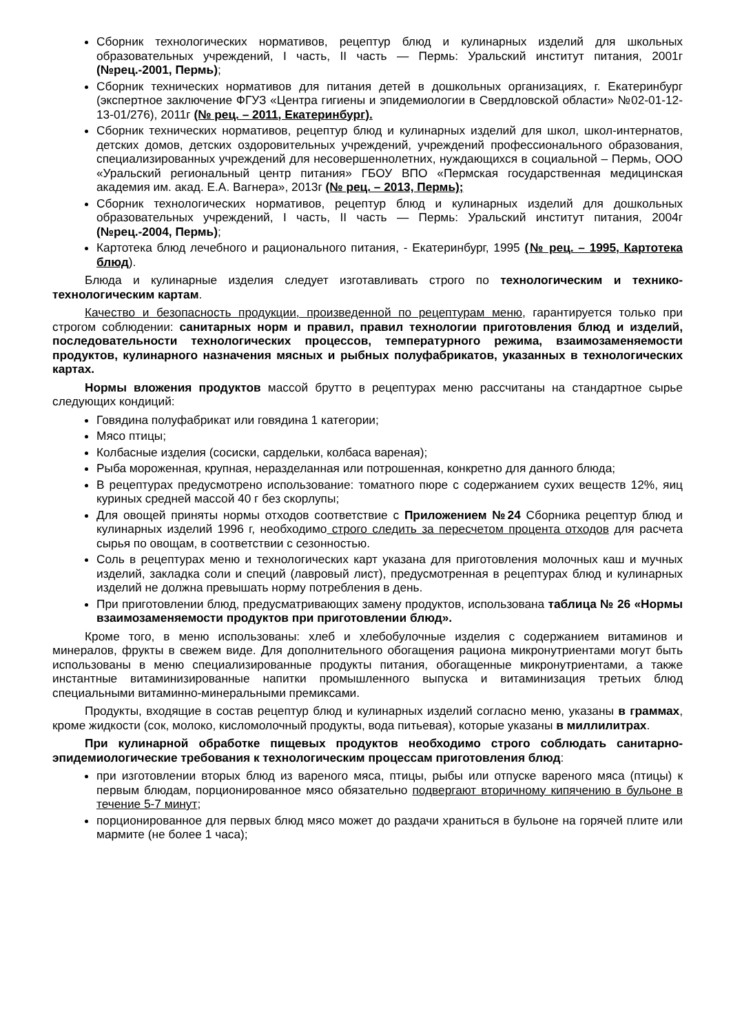Сборник технологических нормативов, рецептур блюд и кулинарных изделий для школьных образовательных учреждений, I часть, II часть — Пермь: Уральский институт питания, 2001г (№рец.-2001, Пермь);
Сборник технических нормативов для питания детей в дошкольных организациях, г. Екатеринбург (экспертное заключение ФГУЗ «Центра гигиены и эпидемиологии в Свердловской области» №02-01-12-13-01/276), 2011г (№ рец. – 2011, Екатеринбург).
Сборник технических нормативов, рецептур блюд и кулинарных изделий для школ, школ-интернатов, детских домов, детских оздоровительных учреждений, учреждений профессионального образования, специализированных учреждений для несовершеннолетних, нуждающихся в социальной – Пермь, ООО «Уральский региональный центр питания» ГБОУ ВПО «Пермская государственная медицинская академия им. акад. Е.А. Вагнера», 2013г (№ рец. – 2013, Пермь);
Сборник технологических нормативов, рецептур блюд и кулинарных изделий для дошкольных образовательных учреждений, I часть, II часть — Пермь: Уральский институт питания, 2004г (№рец.-2004, Пермь);
Картотека блюд лечебного и рационального питания, - Екатеринбург, 1995 (№ рец. – 1995, Картотека блюд).
Блюда и кулинарные изделия следует изготавливать строго по технологическим и технико-технологическим картам.
Качество и безопасность продукции, произведенной по рецептурам меню, гарантируется только при строгом соблюдении: санитарных норм и правил, правил технологии приготовления блюд и изделий, последовательности технологических процессов, температурного режима, взаимозаменяемости продуктов, кулинарного назначения мясных и рыбных полуфабрикатов, указанных в технологических картах.
Нормы вложения продуктов массой брутто в рецептурах меню рассчитаны на стандартное сырье следующих кондиций:
Говядина полуфабрикат или говядина 1 категории;
Мясо птицы;
Колбасные изделия (сосиски, сардельки, колбаса вареная);
Рыба мороженная, крупная, неразделанная или потрошенная, конкретно для данного блюда;
В рецептурах предусмотрено использование: томатного пюре с содержанием сухих веществ 12%, яиц куриных средней массой 40 г без скорлупы;
Для овощей приняты нормы отходов соответствие с Приложением №24 Сборника рецептур блюд и кулинарных изделий 1996 г, необходимо строго следить за пересчетом процента отходов для расчета сырья по овощам, в соответствии с сезонностью.
Соль в рецептурах меню и технологических карт указана для приготовления молочных каш и мучных изделий, закладка соли и специй (лавровый лист), предусмотренная в рецептурах блюд и кулинарных изделий не должна превышать норму потребления в день.
При приготовлении блюд, предусматривающих замену продуктов, использована таблица № 26 «Нормы взаимозаменяемости продуктов при приготовлении блюд».
Кроме того, в меню использованы: хлеб и хлебобулочные изделия с содержанием витаминов и минералов, фрукты в свежем виде. Для дополнительного обогащения рациона микронутриентами могут быть использованы в меню специализированные продукты питания, обогащенные микронутриентами, а также инстантные витаминизированные напитки промышленного выпуска и витаминизация третьих блюд специальными витаминно-минеральными премиксами.
Продукты, входящие в состав рецептур блюд и кулинарных изделий согласно меню, указаны в граммах, кроме жидкости (сок, молоко, кисломолочный продукты, вода питьевая), которые указаны в миллилитрах.
При кулинарной обработке пищевых продуктов необходимо строго соблюдать санитарно-эпидемиологические требования к технологическим процессам приготовления блюд:
при изготовлении вторых блюд из вареного мяса, птицы, рыбы или отпуске вареного мяса (птицы) к первым блюдам, порционированное мясо обязательно подвергают вторичному кипячению в бульоне в течение 5-7 минут;
порционированное для первых блюд мясо может до раздачи храниться в бульоне на горячей плите или мармите (не более 1 часа);